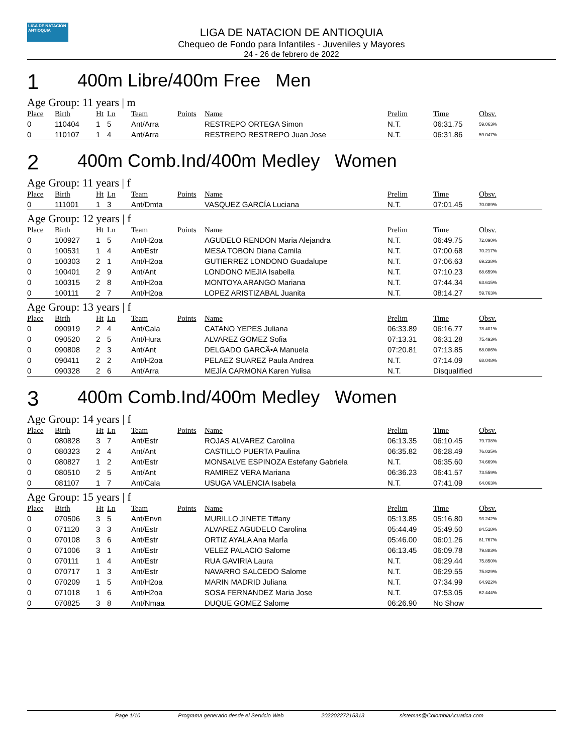LIGA DE NATACIÓN ANTIOQUIA
LIGA DE NATACION DE ANTIOQUIA
Chequeo de Fondo para Infantiles - Juveniles y Mayores
24 - 26 de febrero de 2022
1 400m Libre/400m Free Men
Age Group: 11 years | m
| Place | Birth | Ht | Ln | Team | Points | Name | Prelim | Time | Obsv. |
| --- | --- | --- | --- | --- | --- | --- | --- | --- | --- |
| 0 | 110404 | 1 | 5 | Ant/Arra | | RESTREPO ORTEGA Simon | N.T. | 06:31.75 | 59.063% |
| 0 | 110107 | 1 | 4 | Ant/Arra | | RESTREPO RESTREPO Juan Jose | N.T. | 06:31.86 | 59.047% |
2 400m Comb.Ind/400m Medley Women
Age Group: 11 years | f
| Place | Birth | Ht | Ln | Team | Points | Name | Prelim | Time | Obsv. |
| --- | --- | --- | --- | --- | --- | --- | --- | --- | --- |
| 0 | 111001 | 1 | 3 | Ant/Dmta | | VASQUEZ GARCÍA Luciana | N.T. | 07:01.45 | 70.089% |
Age Group: 12 years | f
| Place | Birth | Ht | Ln | Team | Points | Name | Prelim | Time | Obsv. |
| --- | --- | --- | --- | --- | --- | --- | --- | --- | --- |
| 0 | 100927 | 1 | 5 | Ant/H2oa | | AGUDELO RENDON Maria Alejandra | N.T. | 06:49.75 | 72.090% |
| 0 | 100531 | 1 | 4 | Ant/Estr | | MESA TOBON Diana Camila | N.T. | 07:00.68 | 70.217% |
| 0 | 100303 | 2 | 1 | Ant/H2oa | | GUTIERREZ LONDONO Guadalupe | N.T. | 07:06.63 | 69.238% |
| 0 | 100401 | 2 | 9 | Ant/Ant | | LONDONO MEJIA Isabella | N.T. | 07:10.23 | 68.659% |
| 0 | 100315 | 2 | 8 | Ant/H2oa | | MONTOYA ARANGO Mariana | N.T. | 07:44.34 | 63.615% |
| 0 | 100111 | 2 | 7 | Ant/H2oa | | LOPEZ ARISTIZABAL Juanita | N.T. | 08:14.27 | 59.763% |
Age Group: 13 years | f
| Place | Birth | Ht | Ln | Team | Points | Name | Prelim | Time | Obsv. |
| --- | --- | --- | --- | --- | --- | --- | --- | --- | --- |
| 0 | 090919 | 2 | 4 | Ant/Cala | | CATANO YEPES Juliana | 06:33.89 | 06:16.77 | 78.401% |
| 0 | 090520 | 2 | 5 | Ant/Hura | | ALVAREZ GOMEZ Sofia | 07:13.31 | 06:31.28 | 75.493% |
| 0 | 090808 | 2 | 3 | Ant/Ant | | DELGADO GARCÃ•A Manuela | 07:20.81 | 07:13.85 | 68.086% |
| 0 | 090411 | 2 | 2 | Ant/H2oa | | PELAEZ SUAREZ Paula Andrea | N.T. | 07:14.09 | 68.048% |
| 0 | 090328 | 2 | 6 | Ant/Arra | | MEJÍA CARMONA Karen Yulisa | N.T. | Disqualified | |
3 400m Comb.Ind/400m Medley Women
Age Group: 14 years | f
| Place | Birth | Ht | Ln | Team | Points | Name | Prelim | Time | Obsv. |
| --- | --- | --- | --- | --- | --- | --- | --- | --- | --- |
| 0 | 080828 | 3 | 7 | Ant/Estr | | ROJAS ALVAREZ Carolina | 06:13.35 | 06:10.45 | 79.738% |
| 0 | 080323 | 2 | 4 | Ant/Ant | | CASTILLO PUERTA Paulina | 06:35.82 | 06:28.49 | 76.035% |
| 0 | 080827 | 1 | 2 | Ant/Estr | | MONSALVE ESPINOZA Estefany Gabriela | N.T. | 06:35.60 | 74.669% |
| 0 | 080510 | 2 | 5 | Ant/Ant | | RAMIREZ VERA Mariana | 06:36.23 | 06:41.57 | 73.559% |
| 0 | 081107 | 1 | 7 | Ant/Cala | | USUGA VALENCIA Isabela | N.T. | 07:41.09 | 64.063% |
Age Group: 15 years | f
| Place | Birth | Ht | Ln | Team | Points | Name | Prelim | Time | Obsv. |
| --- | --- | --- | --- | --- | --- | --- | --- | --- | --- |
| 0 | 070506 | 3 | 5 | Ant/Envn | | MURILLO JINETE Tiffany | 05:13.85 | 05:16.80 | 93.242% |
| 0 | 071120 | 3 | 3 | Ant/Estr | | ALVAREZ AGUDELO Carolina | 05:44.49 | 05:49.50 | 84.518% |
| 0 | 070108 | 3 | 6 | Ant/Estr | | ORTIZ AYALA Ana MarÍa | 05:46.00 | 06:01.26 | 81.767% |
| 0 | 071006 | 3 | 1 | Ant/Estr | | VELEZ PALACIO Salome | 06:13.45 | 06:09.78 | 79.883% |
| 0 | 070111 | 1 | 4 | Ant/Estr | | RUA GAVIRIA Laura | N.T. | 06:29.44 | 75.850% |
| 0 | 070717 | 1 | 3 | Ant/Estr | | NAVARRO SALCEDO Salome | N.T. | 06:29.55 | 75.829% |
| 0 | 070209 | 1 | 5 | Ant/H2oa | | MARIN MADRID Juliana | N.T. | 07:34.99 | 64.922% |
| 0 | 071018 | 1 | 6 | Ant/H2oa | | SOSA FERNANDEZ Maria Jose | N.T. | 07:53.05 | 62.444% |
| 0 | 070825 | 3 | 8 | Ant/Nmaa | | DUQUE GOMEZ Salome | 06:26.90 | No Show | |
Page 1/10 Programa generado desde el Servicio Web 20220227215313 sistemas@ColombiaAcuatica.com